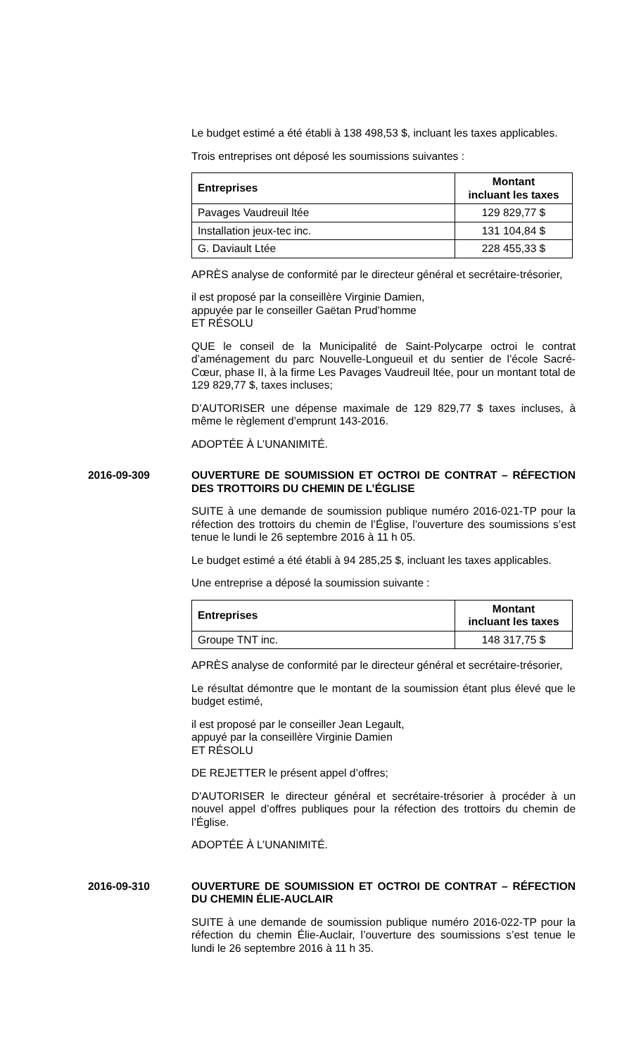Le budget estimé a été établi à 138 498,53 $, incluant les taxes applicables.
Trois entreprises ont déposé les soumissions suivantes :
| Entreprises | Montant incluant les taxes |
| --- | --- |
| Pavages Vaudreuil ltée | 129 829,77 $ |
| Installation jeux-tec inc. | 131 104,84 $ |
| G. Daviault Ltée | 228 455,33 $ |
APRÈS analyse de conformité par le directeur général et secrétaire-trésorier,
il est proposé par la conseillère Virginie Damien,
appuyée par le conseiller Gaëtan Prud’homme
ET RÉSOLU
QUE le conseil de la Municipalité de Saint-Polycarpe octroi le contrat d’aménagement du parc Nouvelle-Longueuil et du sentier de l’école Sacré-Cœur, phase II, à la firme Les Pavages Vaudreuil ltée, pour un montant total de 129 829,77 $, taxes incluses;
D’AUTORISER une dépense maximale de 129 829,77 $ taxes incluses, à même le règlement d’emprunt 143-2016.
ADOPTÉE À L’UNANIMITÉ.
2016-09-309 OUVERTURE DE SOUMISSION ET OCTROI DE CONTRAT – RÉFECTION DES TROTTOIRS DU CHEMIN DE L’ÉGLISE
SUITE à une demande de soumission publique numéro 2016-021-TP pour la réfection des trottoirs du chemin de l’Église, l’ouverture des soumissions s’est tenue le lundi le 26 septembre 2016 à 11 h 05.
Le budget estimé a été établi à 94 285,25 $, incluant les taxes applicables.
Une entreprise a déposé la soumission suivante :
| Entreprises | Montant incluant les taxes |
| --- | --- |
| Groupe TNT inc. | 148 317,75 $ |
APRÈS analyse de conformité par le directeur général et secrétaire-trésorier,
Le résultat démontre que le montant de la soumission étant plus élevé que le budget estimé,
il est proposé par le conseiller Jean Legault,
appuyé par la conseillère Virginie Damien
ET RÉSOLU
DE REJETTER le présent appel d’offres;
D'AUTORISER le directeur général et secrétaire-trésorier à procéder à un nouvel appel d’offres publiques pour la réfection des trottoirs du chemin de l’Église.
ADOPTÉE À L’UNANIMITÉ.
2016-09-310 OUVERTURE DE SOUMISSION ET OCTROI DE CONTRAT – RÉFECTION DU CHEMIN ÉLIE-AUCLAIR
SUITE à une demande de soumission publique numéro 2016-022-TP pour la réfection du chemin Élie-Auclair, l’ouverture des soumissions s’est tenue le lundi le 26 septembre 2016 à 11 h 35.